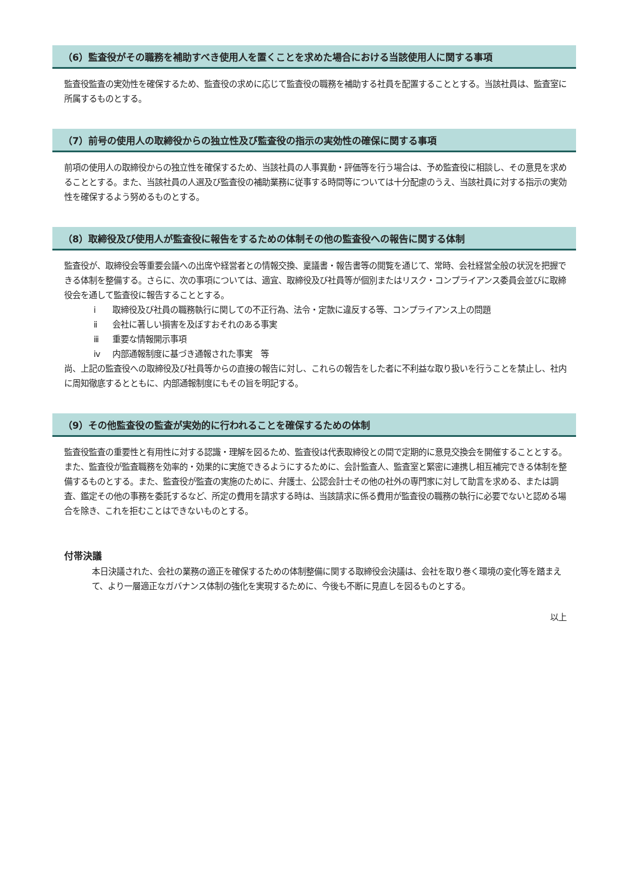（6）監査役がその職務を補助すべき使用人を置くことを求めた場合における当該使用人に関する事項
監査役監査の実効性を確保するため、監査役の求めに応じて監査役の職務を補助する社員を配置することとする。当該社員は、監査室に所属するものとする。
（7）前号の使用人の取締役からの独立性及び監査役の指示の実効性の確保に関する事項
前項の使用人の取締役からの独立性を確保するため、当該社員の人事異動・評価等を行う場合は、予め監査役に相談し、その意見を求めることとする。また、当該社員の人選及び監査役の補助業務に従事する時間等については十分配慮のうえ、当該社員に対する指示の実効性を確保するよう努めるものとする。
（8）取締役及び使用人が監査役に報告をするための体制その他の監査役への報告に関する体制
監査役が、取締役会等重要会議への出席や経営者との情報交換、稟議書・報告書等の閲覧を通じて、常時、会社経営全般の状況を把握できる体制を整備する。さらに、次の事項については、適宜、取締役及び社員等が個別またはリスク・コンプライアンス委員会並びに取締役会を通して監査役に報告することとする。
ⅰ 取締役及び社員の職務執行に関しての不正行為、法令・定款に違反する等、コンプライアンス上の問題
ⅱ 会社に著しい損害を及ぼすおそれのある事実
ⅲ 重要な情報開示事項
ⅳ 内部通報制度に基づき通報された事実　等
尚、上記の監査役への取締役及び社員等からの直接の報告に対し、これらの報告をした者に不利益な取り扱いを行うことを禁止し、社内に周知徹底するとともに、内部通報制度にもその旨を明記する。
（9）その他監査役の監査が実効的に行われることを確保するための体制
監査役監査の重要性と有用性に対する認識・理解を図るため、監査役は代表取締役との間で定期的に意見交換会を開催することとする。また、監査役が監査職務を効率的・効果的に実施できるようにするために、会計監査人、監査室と緊密に連携し相互補完できる体制を整備するものとする。また、監査役が監査の実施のために、弁護士、公認会計士その他の社外の専門家に対して助言を求める、または調査、鑑定その他の事務を委託するなど、所定の費用を請求する時は、当該請求に係る費用が監査役の職務の執行に必要でないと認める場合を除き、これを拒むことはできないものとする。
付帯決議
本日決議された、会社の業務の適正を確保するための体制整備に関する取締役会決議は、会社を取り巻く環境の変化等を踏まえて、より一層適正なガバナンス体制の強化を実現するために、今後も不断に見直しを図るものとする。
以上